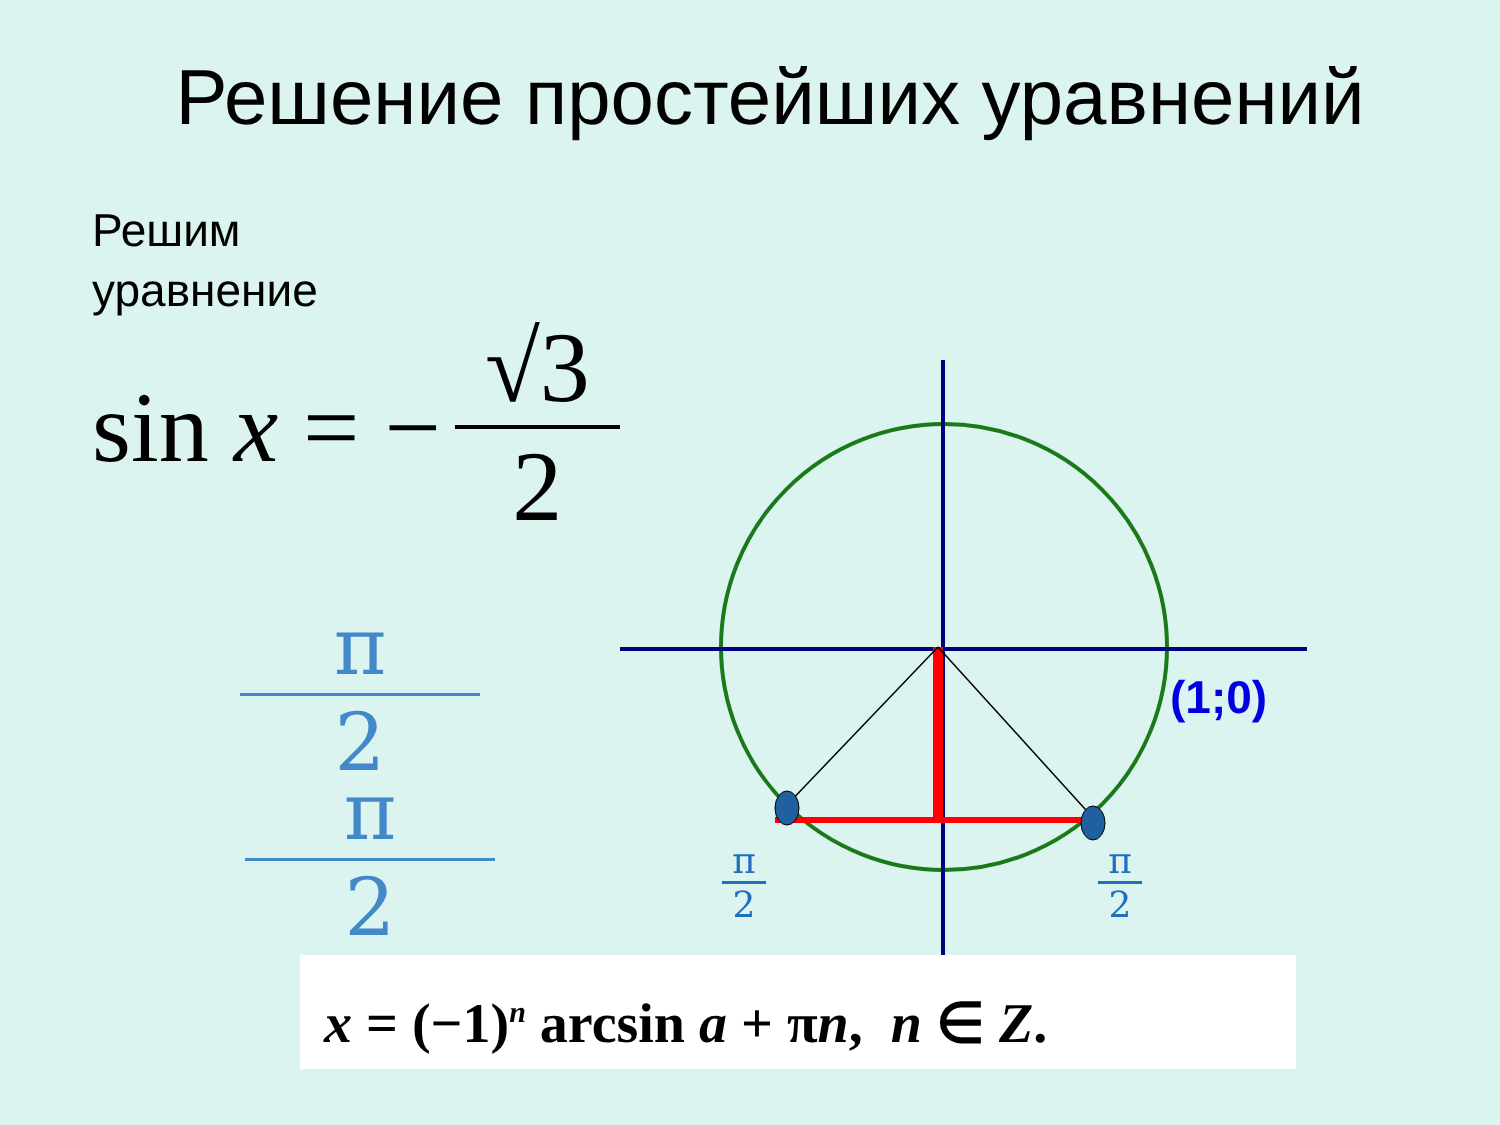Решение простейших уравнений
Решим
уравнение
sin x = − √3 2
π
2
π
2
(1;0)
π
2
π
2
x = (−1)<sup>n</sup> arcsin a + πn, n ∈ Z.